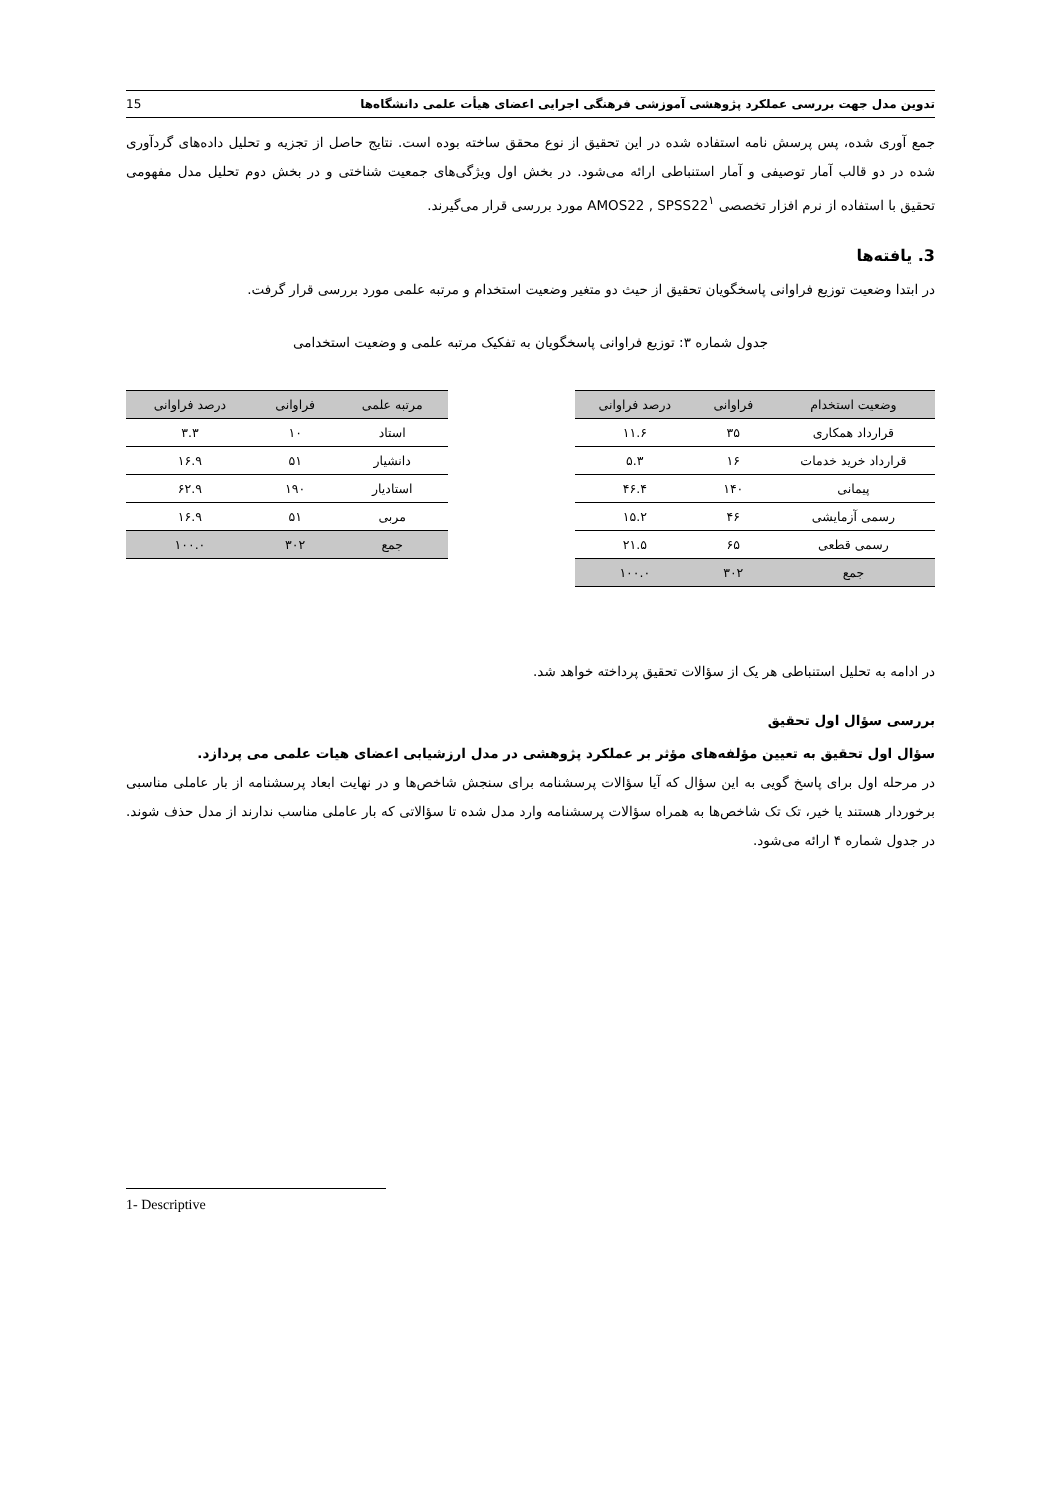تدوین مدل جهت بررسی عملکرد پژوهشی آموزشی فرهنگی اجرایی اعضای هیأت علمی دانشگاه‌ها 15
جمع آوری شده، پس پرسش نامه استفاده شده در این تحقیق از نوع محقق ساخته بوده است. نتایج حاصل از تجزیه و تحلیل داده‌های گردآوری شده در دو قالب آمار توصیفی و آمار استنباطی ارائه می‌شود. در بخش اول ویژگی‌های جمعیت شناختی و در بخش دوم تحلیل مدل مفهومی تحقیق با استفاده از نرم افزار تخصصی AMOS22 , SPSS22<sup>۱</sup> مورد بررسی قرار می‌گیرند.
3. یافته‌ها
در ابتدا وضعیت توزیع فراوانی پاسخگویان تحقیق از حیث دو متغیر وضعیت استخدام و مرتبه علمی مورد بررسی قرار گرفت.
جدول شماره ۳: توزیع فراوانی پاسخگویان به تفکیک مرتبه علمی و وضعیت استخدامی
| وضعیت استخدام | فراوانی | درصد فراوانی |
| --- | --- | --- |
| قرارداد همکاری | ۳۵ | ۱۱.۶ |
| قرارداد خرید خدمات | ۱۶ | ۵.۳ |
| پیمانی | ۱۴۰ | ۴۶.۴ |
| رسمی آزمایشی | ۴۶ | ۱۵.۲ |
| رسمی قطعی | ۶۵ | ۲۱.۵ |
| جمع | ۳۰۲ | ۱۰۰.۰ |
| مرتبه علمی | فراوانی | درصد فراوانی |
| --- | --- | --- |
| استاد | ۱۰ | ۳.۳ |
| دانشیار | ۵۱ | ۱۶.۹ |
| استادیار | ۱۹۰ | ۶۲.۹ |
| مربی | ۵۱ | ۱۶.۹ |
| جمع | ۳۰۲ | ۱۰۰.۰ |
در ادامه به تحلیل استنباطی هر یک از سؤالات تحقیق پرداخته خواهد شد.
بررسی سؤال اول تحقیق
سؤال اول تحقیق به تعیین مؤلفه‌های مؤثر بر عملکرد پژوهشی در مدل ارزشیابی اعضای هیات علمی می پردازد.
در مرحله اول برای پاسخ گویی به این سؤال که آیا سؤالات پرسشنامه برای سنجش شاخص‌ها و در نهایت ابعاد پرسشنامه از بار عاملی مناسبی برخوردار هستند یا خیر، تک تک شاخص‌ها به همراه سؤالات پرسشنامه وارد مدل شده تا سؤالاتی که بار عاملی مناسب ندارند از مدل حذف شوند. در جدول شماره ۴ ارائه می‌شود.
1- Descriptive